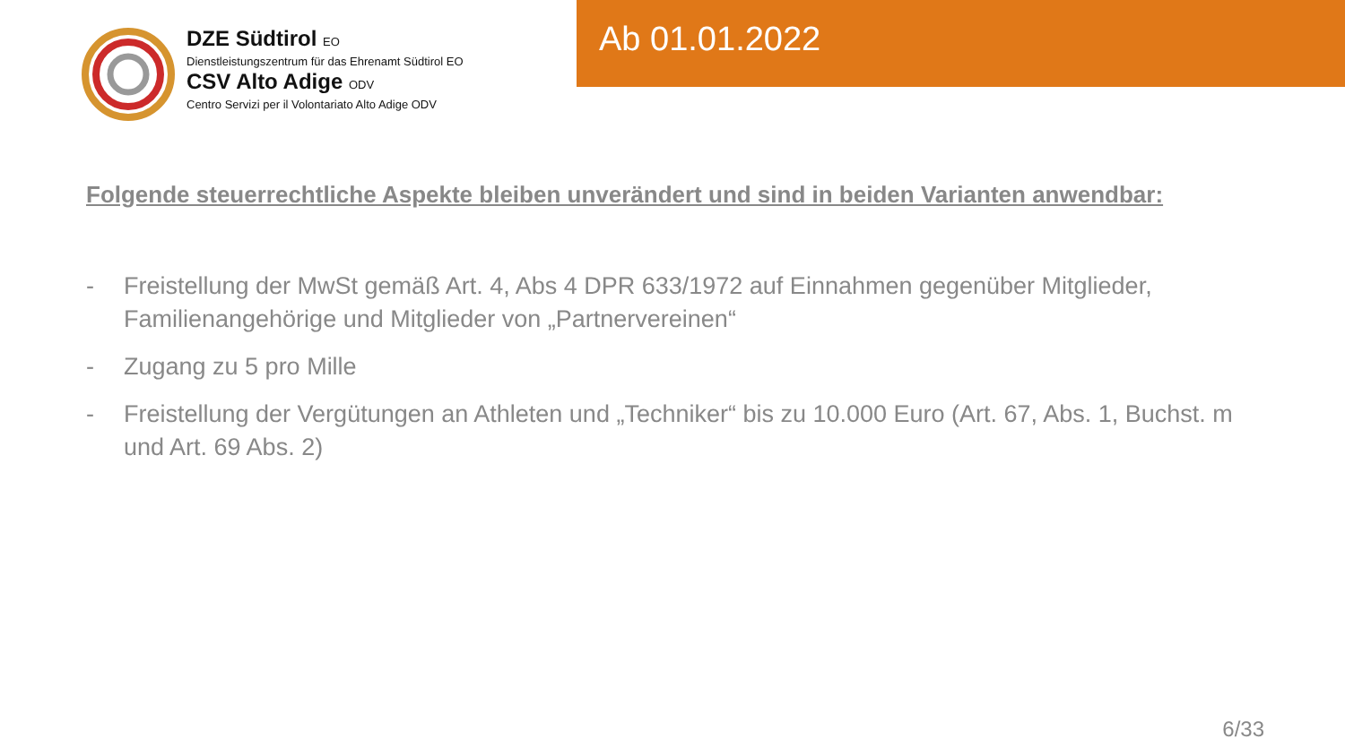DZE Südtirol EO
Dienstleistungszentrum für das Ehrenamt Südtirol EO
CSV Alto Adige ODV
Centro Servizi per il Volontariato Alto Adige ODV
Ab 01.01.2022
Folgende steuerrechtliche Aspekte bleiben unverändert und sind in beiden Varianten anwendbar:
- Freistellung der MwSt gemäß Art. 4, Abs 4 DPR 633/1972 auf Einnahmen gegenüber Mitglieder, Familienangehörige und Mitglieder von „Partnervereinen“
- Zugang zu 5 pro Mille
- Freistellung der Vergütungen an Athleten und „Techniker“ bis zu 10.000 Euro (Art. 67, Abs. 1, Buchst. m und Art. 69 Abs. 2)
6/33